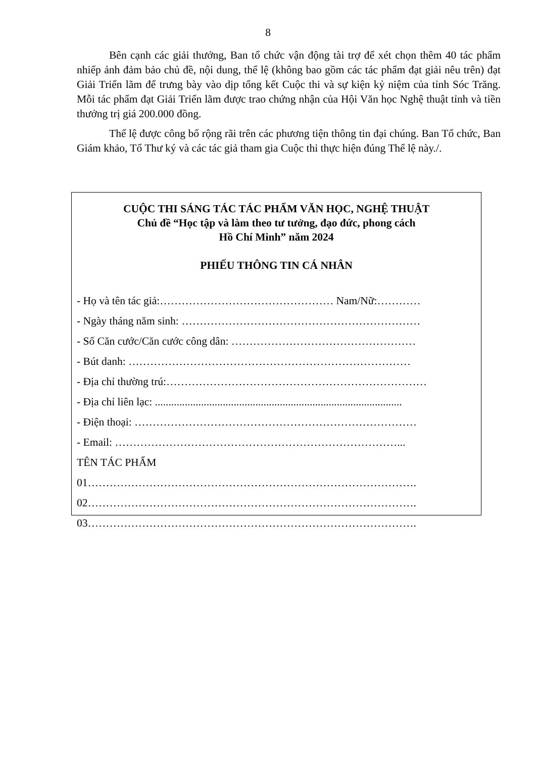8
Bên cạnh các giải thưởng, Ban tổ chức vận động tài trợ để xét chọn thêm 40 tác phẩm nhiếp ảnh đảm bảo chủ đề, nội dung, thể lệ (không bao gồm các tác phẩm đạt giải nêu trên) đạt Giải Triển lãm để trưng bày vào dịp tổng kết Cuộc thi và sự kiện kỷ niệm của tỉnh Sóc Trăng. Mỗi tác phẩm đạt Giải Triển lãm được trao chứng nhận của Hội Văn học Nghệ thuật tỉnh và tiền thưởng trị giá 200.000 đồng.
Thể lệ được công bố rộng rãi trên các phương tiện thông tin đại chúng. Ban Tổ chức, Ban Giám khảo, Tổ Thư ký và các tác giả tham gia Cuộc thi thực hiện đúng Thể lệ này./.
CUỘC THI SÁNG TÁC TÁC PHẨM VĂN HỌC, NGHỆ THUẬT
Chủ đề “Học tập và làm theo tư tưởng, đạo đức, phong cách
Hồ Chí Minh” năm 2024
PHIẾU THÔNG TIN CÁ NHÂN
- Họ và tên tác giả:………………………………………… Nam/Nữ:…………
- Ngày tháng năm sinh: …………………………………………………………
- Số Căn cước/Căn cước công dân: ……………………………………………
- Bút danh: ……………………………………………………………………
- Địa chỉ thường trú:………………………………………………………………
- Địa chỉ liên lạc: ...........................................................................................
- Điện thoại: ……………………………………………………………………
- Email: ……………………………………………………………………...
TÊN TÁC PHẨM
01……………………………………………………………………………….
02……………………………………………………………………………….
03……………………………………………………………………………….